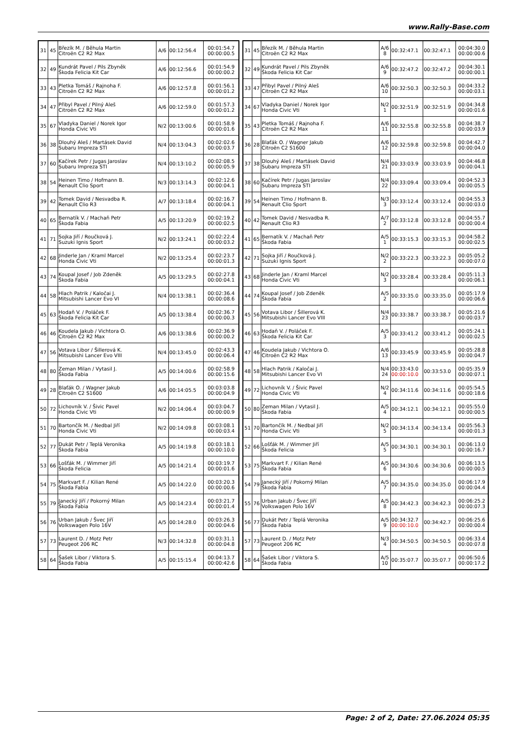www.Rally-Base.com
| 31 | 45 | Březík M. / Běhula Martin Citroën C2 R2 Max | A/6 | 00:12:56.4 | 00:01:54.7 00:00:00.5 |
| 32 | 49 | Kundrát Pavel / Pils Zbyněk Škoda Felicia Kit Car | A/6 | 00:12:56.6 | 00:01:54.9 00:00:00.2 |
| 33 | 43 | Pletka Tomáš / Rajnoha F. Citroën C2 R2 Max | A/6 | 00:12:57.8 | 00:01:56.1 00:00:01.2 |
| 34 | 47 | Přibyl Pavel / Pilný Aleš Citroën C2 R2 Max | A/6 | 00:12:59.0 | 00:01:57.3 00:00:01.2 |
| 35 | 67 | Vladyka Daniel / Norek Igor Honda Civic Vti | N/2 | 00:13:00.6 | 00:01:58.9 00:00:01.6 |
| 36 | 38 | Dlouhý Aleš / Martásek David Subaru Impreza STI | N/4 | 00:13:04.3 | 00:02:02.6 00:00:03.7 |
| 37 | 60 | Kačírek Petr / Jugas Jaroslav Subaru Impreza STI | N/4 | 00:13:10.2 | 00:02:08.5 00:00:05.9 |
| 38 | 54 | Heinen Timo / Hofmann B. Renault Clio Sport | N/3 | 00:13:14.3 | 00:02:12.6 00:00:04.1 |
| 39 | 42 | Tomek David / Nesvadba R. Renault Clio R3 | A/7 | 00:13:18.4 | 00:02:16.7 00:00:04.1 |
| 40 | 65 | Bernatík V. / Machaň Petr Škoda Fabia | A/5 | 00:13:20.9 | 00:02:19.2 00:00:02.5 |
| 41 | 71 | Sojka Jiří / Roučková J. Suzuki Ignis Sport | N/2 | 00:13:24.1 | 00:02:22.4 00:00:03.2 |
| 42 | 68 | Jinderle Jan / Kraml Marcel Honda Civic Vti | N/2 | 00:13:25.4 | 00:02:23.7 00:00:01.3 |
| 43 | 74 | Koupal Josef / Job Zdeněk Škoda Fabia | A/5 | 00:13:29.5 | 00:02:27.8 00:00:04.1 |
| 44 | 58 | Hlach Patrik / Kaločai J. Mitsubishi Lancer Evo VI | N/4 | 00:13:38.1 | 00:02:36.4 00:00:08.6 |
| 45 | 63 | Hodaň V. / Poláček F. Škoda Felicia Kit Car | A/5 | 00:13:38.4 | 00:02:36.7 00:00:00.3 |
| 46 | 46 | Koudela Jakub / Vichtora O. Citroën C2 R2 Max | A/6 | 00:13:38.6 | 00:02:36.9 00:00:00.2 |
| 47 | 56 | Votava Libor / Šillerová K. Mitsubishi Lancer Evo VIII | N/4 | 00:13:45.0 | 00:02:43.3 00:00:06.4 |
| 48 | 80 | Zeman Milan / Vytasil J. Škoda Fabia | A/5 | 00:14:00.6 | 00:02:58.9 00:00:15.6 |
| 49 | 28 | Blaťák O. / Wagner Jakub Citroën C2 S1600 | A/6 | 00:14:05.5 | 00:03:03.8 00:00:04.9 |
| 50 | 72 | Lichovník V. / Šivic Pavel Honda Civic Vti | N/2 | 00:14:06.4 | 00:03:04.7 00:00:00.9 |
| 51 | 70 | Bartončík M. / Nedbal Jiří Honda Civic Vti | N/2 | 00:14:09.8 | 00:03:08.1 00:00:03.4 |
| 52 | 77 | Dukát Petr / Teplá Veronika Škoda Fabia | A/5 | 00:14:19.8 | 00:03:18.1 00:00:10.0 |
| 53 | 66 | Lošťák M. / Wimmer Jiří Škoda Felicia | A/5 | 00:14:21.4 | 00:03:19.7 00:00:01.6 |
| 54 | 75 | Markvart F. / Kilian René Škoda Fabia | A/5 | 00:14:22.0 | 00:03:20.3 00:00:00.6 |
| 55 | 79 | Janecký Jiří / Pokorný Milan Škoda Fabia | A/5 | 00:14:23.4 | 00:03:21.7 00:00:01.4 |
| 56 | 76 | Urban Jakub / Švec Jiří Volkswagen Polo 16V | A/5 | 00:14:28.0 | 00:03:26.3 00:00:04.6 |
| 57 | 73 | Laurent D. / Motz Petr Peugeot 206 RC | N/3 | 00:14:32.8 | 00:03:31.1 00:00:04.8 |
| 58 | 64 | Šašek Libor / Viktora S. Škoda Fabia | A/5 | 00:15:15.4 | 00:04:13.7 00:00:42.6 |
| 31 | 45 | Březík M. / Běhula Martin Citroën C2 R2 Max | A/6 8 | 00:32:47.1 | 00:32:47.1 | 00:04:30.0 00:00:00.6 |
| 32 | 49 | Kundrát Pavel / Pils Zbyněk Škoda Felicia Kit Car | A/6 9 | 00:32:47.2 | 00:32:47.2 | 00:04:30.1 00:00:00.1 |
| 33 | 47 | Přibyl Pavel / Pilný Aleš Citroën C2 R2 Max | A/6 10 | 00:32:50.3 | 00:32:50.3 | 00:04:33.2 00:00:03.1 |
| 34 | 67 | Vladyka Daniel / Norek Igor Honda Civic Vti | N/2 1 | 00:32:51.9 | 00:32:51.9 | 00:04:34.8 00:00:01.6 |
| 35 | 43 | Pletka Tomáš / Rajnoha F. Citroën C2 R2 Max | A/6 11 | 00:32:55.8 | 00:32:55.8 | 00:04:38.7 00:00:03.9 |
| 36 | 28 | Blaťák O. / Wagner Jakub Citroën C2 S1600 | A/6 12 | 00:32:59.8 | 00:32:59.8 | 00:04:42.7 00:00:04.0 |
| 37 | 38 | Dlouhý Aleš / Martásek David Subaru Impreza STI | N/4 21 | 00:33:03.9 | 00:33:03.9 | 00:04:46.8 00:00:04.1 |
| 38 | 60 | Kačírek Petr / Jugas Jaroslav Subaru Impreza STI | N/4 22 | 00:33:09.4 | 00:33:09.4 | 00:04:52.3 00:00:05.5 |
| 39 | 54 | Heinen Timo / Hofmann B. Renault Clio Sport | N/3 3 | 00:33:12.4 | 00:33:12.4 | 00:04:55.3 00:00:03.0 |
| 40 | 42 | Tomek David / Nesvadba R. Renault Clio R3 | A/7 2 | 00:33:12.8 | 00:33:12.8 | 00:04:55.7 00:00:00.4 |
| 41 | 65 | Bernatík V. / Machaň Petr Škoda Fabia | A/5 1 | 00:33:15.3 | 00:33:15.3 | 00:04:58.2 00:00:02.5 |
| 42 | 71 | Sojka Jiří / Roučková J. Suzuki Ignis Sport | N/2 2 | 00:33:22.3 | 00:33:22.3 | 00:05:05.2 00:00:07.0 |
| 43 | 68 | Jinderle Jan / Kraml Marcel Honda Civic Vti | N/2 3 | 00:33:28.4 | 00:33:28.4 | 00:05:11.3 00:00:06.1 |
| 44 | 74 | Koupal Josef / Job Zdeněk Škoda Fabia | A/5 2 | 00:33:35.0 | 00:33:35.0 | 00:05:17.9 00:00:06.6 |
| 45 | 56 | Votava Libor / Šillerová K. Mitsubishi Lancer Evo VIII | N/4 23 | 00:33:38.7 | 00:33:38.7 | 00:05:21.6 00:00:03.7 |
| 46 | 63 | Hodaň V. / Poláček F. Škoda Felicia Kit Car | A/5 3 | 00:33:41.2 | 00:33:41.2 | 00:05:24.1 00:00:02.5 |
| 47 | 46 | Koudela Jakub / Vichtora O. Citroën C2 R2 Max | A/6 13 | 00:33:45.9 | 00:33:45.9 | 00:05:28.8 00:00:04.7 |
| 48 | 58 | Hlach Patrik / Kaločai J. Mitsubishi Lancer Evo VI | N/4 24 | 00:33:43.0 00:00:10.0 | 00:33:53.0 | 00:05:35.9 00:00:07.1 |
| 49 | 72 | Lichovník V. / Šivic Pavel Honda Civic Vti | N/2 4 | 00:34:11.6 | 00:34:11.6 | 00:05:54.5 00:00:18.6 |
| 50 | 80 | Zeman Milan / Vytasil J. Škoda Fabia | A/5 4 | 00:34:12.1 | 00:34:12.1 | 00:05:55.0 00:00:00.5 |
| 51 | 70 | Bartončík M. / Nedbal Jiří Honda Civic Vti | N/2 5 | 00:34:13.4 | 00:34:13.4 | 00:05:56.3 00:00:01.3 |
| 52 | 66 | Lošťák M. / Wimmer Jiří Škoda Felicia | A/5 5 | 00:34:30.1 | 00:34:30.1 | 00:06:13.0 00:00:16.7 |
| 53 | 75 | Markvart F. / Kilian René Škoda Fabia | A/5 6 | 00:34:30.6 | 00:34:30.6 | 00:06:13.5 00:00:00.5 |
| 54 | 79 | Janecký Jiří / Pokorný Milan Škoda Fabia | A/5 7 | 00:34:35.0 | 00:34:35.0 | 00:06:17.9 00:00:04.4 |
| 55 | 76 | Urban Jakub / Švec Jiří Volkswagen Polo 16V | A/5 8 | 00:34:42.3 | 00:34:42.3 | 00:06:25.2 00:00:07.3 |
| 56 | 77 | Dukát Petr / Teplá Veronika Škoda Fabia | A/5 9 | 00:34:32.7 00:00:10.0 | 00:34:42.7 | 00:06:25.6 00:00:00.4 |
| 57 | 73 | Laurent D. / Motz Petr Peugeot 206 RC | N/3 4 | 00:34:50.5 | 00:34:50.5 | 00:06:33.4 00:00:07.8 |
| 58 | 64 | Šašek Libor / Viktora S. Škoda Fabia | A/5 10 | 00:35:07.7 | 00:35:07.7 | 00:06:50.6 00:00:17.2 |
Page: 2 of 2, Date: 27.06.2024 05:35